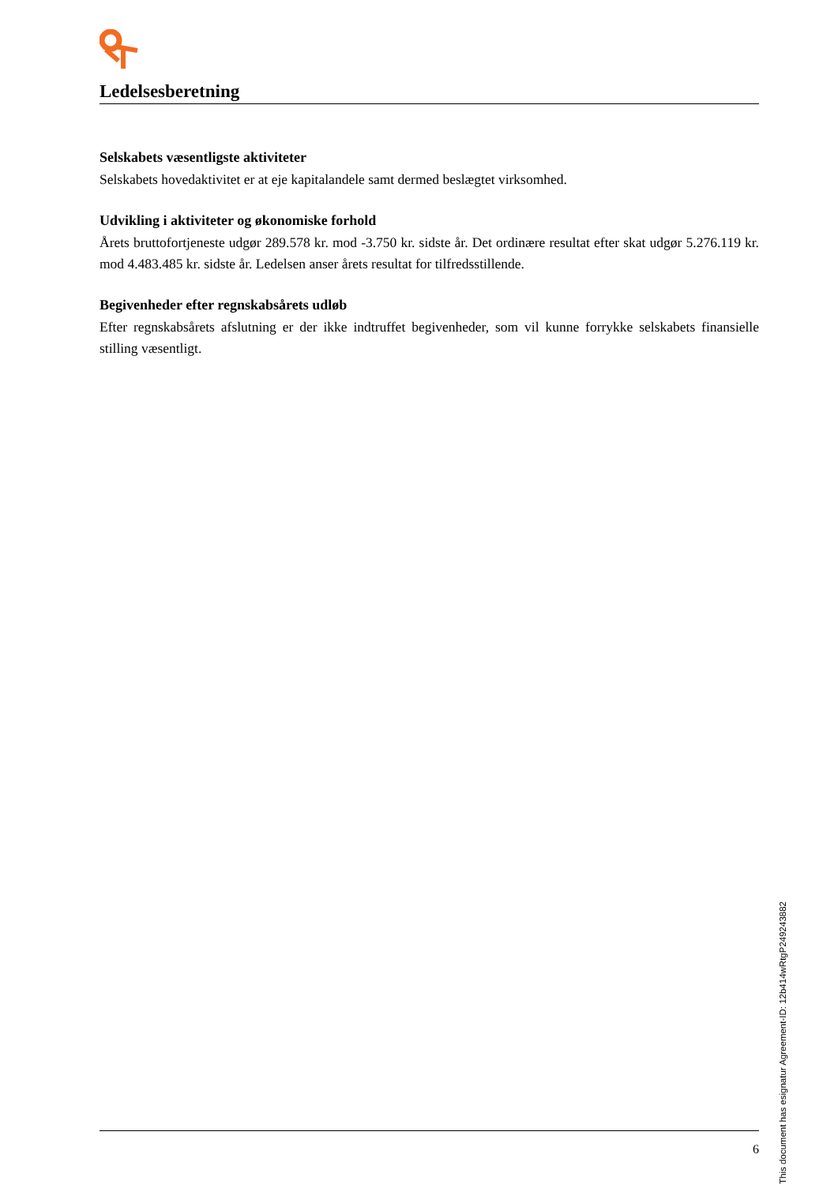Ledelsesberetning
Selskabets væsentligste aktiviteter
Selskabets hovedaktivitet er at eje kapitalandele samt dermed beslægtet virksomhed.
Udvikling i aktiviteter og økonomiske forhold
Årets bruttofortjeneste udgør 289.578 kr. mod -3.750 kr. sidste år. Det ordinære resultat efter skat udgør 5.276.119 kr. mod 4.483.485 kr. sidste år. Ledelsen anser årets resultat for tilfredsstillende.
Begivenheder efter regnskabsårets udløb
Efter regnskabsårets afslutning er der ikke indtruffet begivenheder, som vil kunne forrykke selskabets finansielle stilling væsentligt.
This document has esignatur Agreement-ID: 12b414wRtgP249243882
6